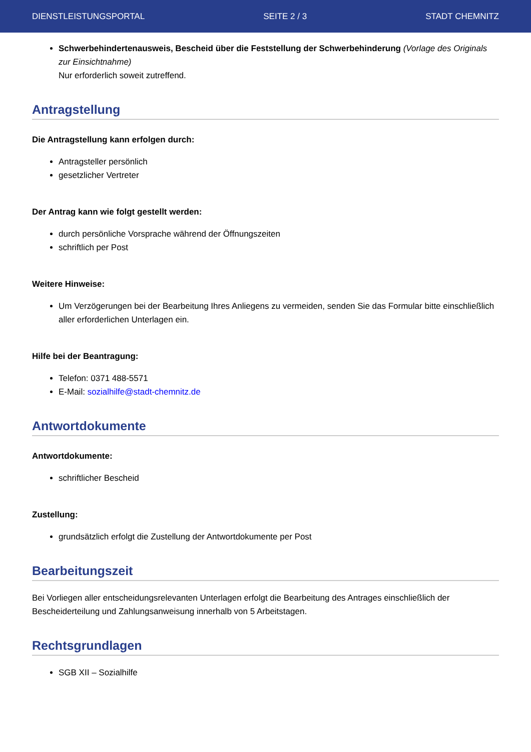DIENSTLEISTUNGSPORTAL SEITE 2 / 3 STADT CHEMNITZ
Schwerbehindertenausweis, Bescheid über die Feststellung der Schwerbehinderung (Vorlage des Originals zur Einsichtnahme)
Nur erforderlich soweit zutreffend.
Antragstellung
Die Antragstellung kann erfolgen durch:
Antragsteller persönlich
gesetzlicher Vertreter
Der Antrag kann wie folgt gestellt werden:
durch persönliche Vorsprache während der Öffnungszeiten
schriftlich per Post
Weitere Hinweise:
Um Verzögerungen bei der Bearbeitung Ihres Anliegens zu vermeiden, senden Sie das Formular bitte einschließlich aller erforderlichen Unterlagen ein.
Hilfe bei der Beantragung:
Telefon: 0371 488-5571
E-Mail: sozialhilfe@stadt-chemnitz.de
Antwortdokumente
Antwortdokumente:
schriftlicher Bescheid
Zustellung:
grundsätzlich erfolgt die Zustellung der Antwortdokumente per Post
Bearbeitungszeit
Bei Vorliegen aller entscheidungsrelevanten Unterlagen erfolgt die Bearbeitung des Antrages einschließlich der Bescheiderteilung und Zahlungsanweisung innerhalb von 5 Arbeitstagen.
Rechtsgrundlagen
SGB XII – Sozialhilfe